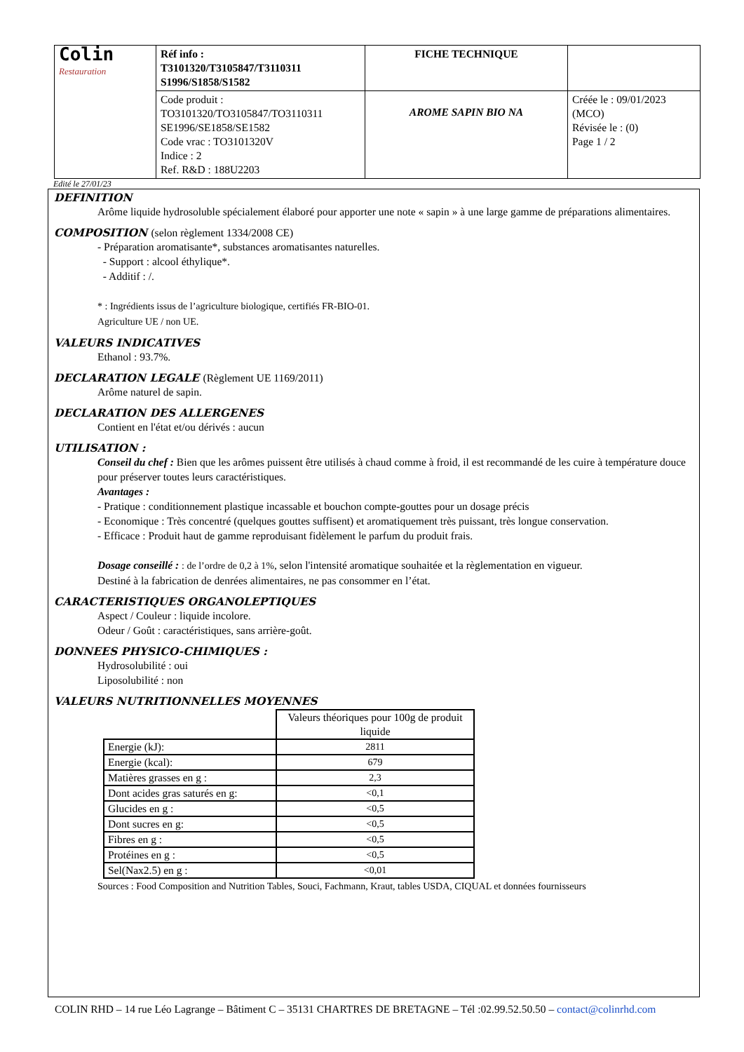| Colin Restauration | Réf info : T3101320/T3105847/T3110311 S1996/S1858/S1582 | FICHE TECHNIQUE | |
| | Code produit : TO3101320/TO3105847/TO3110311 SE1996/SE1858/SE1582 Code vrac : TO3101320V Indice : 2 Ref. R&D : 188U2203 | AROME SAPIN BIO NA | Créée le : 09/01/2023 (MCO) Révisée le : (0) Page 1 / 2 |
Edité le 27/01/23
DEFINITION
Arôme liquide hydrosoluble spécialement élaboré pour apporter une note « sapin » à une large gamme de préparations alimentaires.
COMPOSITION (selon règlement 1334/2008 CE)
- Préparation aromatisante*, substances aromatisantes naturelles.
- Support : alcool éthylique*.
- Additif : /.
* : Ingrédients issus de l’agriculture biologique, certifiés FR-BIO-01.
Agriculture UE / non UE.
VALEURS INDICATIVES
Ethanol : 93.7%.
DECLARATION LEGALE (Règlement UE 1169/2011)
Arôme naturel de sapin.
DECLARATION DES ALLERGENES
Contient en l'état et/ou dérivés : aucun
UTILISATION :
Conseil du chef : Bien que les arômes puissent être utilisés à chaud comme à froid, il est recommandé de les cuire à température douce pour préserver toutes leurs caractéristiques.
Avantages :
- Pratique : conditionnement plastique incassable et bouchon compte-gouttes pour un dosage précis
- Economique : Très concentré (quelques gouttes suffisent) et aromatiquement très puissant, très longue conservation.
- Efficace : Produit haut de gamme reproduisant fidèlement le parfum du produit frais.
Dosage conseillé : : de l’ordre de 0,2 à 1%, selon l'intensité aromatique souhaitée et la règlementation en vigueur.
Destiné à la fabrication de denrées alimentaires, ne pas consommer en l’état.
CARACTERISTIQUES ORGANOLEPTIQUES
Aspect / Couleur : liquide incolore.
Odeur / Goût : caractéristiques, sans arrière-goût.
DONNEES PHYSICO-CHIMIQUES :
Hydrosolubilité : oui
Liposolubilité : non
VALEURS NUTRITIONNELLES MOYENNES
| | Valeurs théoriques pour 100g de produit liquide |
| Energie (kJ): | 2811 |
| Energie (kcal): | 679 |
| Matières grasses en g : | 2,3 |
| Dont acides gras saturés en g: | <0,1 |
| Glucides en g : | <0,5 |
| Dont sucres en g: | <0,5 |
| Fibres en g : | <0,5 |
| Protéines en g : | <0,5 |
| Sel(Nax2.5) en g : | <0,01 |
Sources : Food Composition and Nutrition Tables, Souci, Fachmann, Kraut, tables USDA, CIQUAL et données fournisseurs
COLIN RHD – 14 rue Léo Lagrange – Bâtiment C – 35131 CHARTRES DE BRETAGNE – Tél :02.99.52.50.50 – contact@colinrhd.com